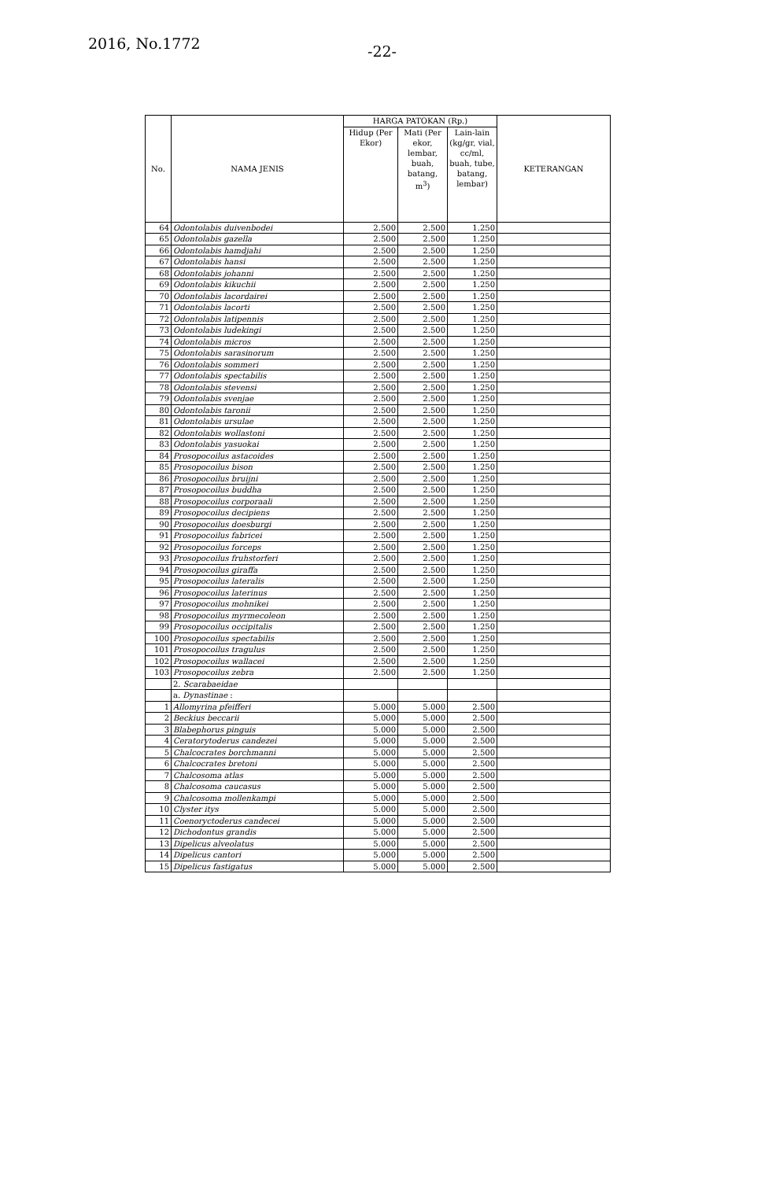2016, No.1772
-22-
| No. | NAMA JENIS | HARGA PATOKAN (Rp.) | | | KETERANGAN |
| --- | --- | --- | --- | --- | --- |
| | | Hidup (Per Ekor) | Mati (Per ekor, lembar, buah, batang, m<sup>3</sup>) | Lain-lain (kg/gr, vial, cc/ml, buah, tube, batang, lembar) | |
| 64 | Odontolabis duivenbodei | 2.500 | 2.500 | 1.250 | |
| 65 | Odontolabis gazella | 2.500 | 2.500 | 1.250 | |
| 66 | Odontolabis hamdjahi | 2.500 | 2.500 | 1.250 | |
| 67 | Odontolabis hansi | 2.500 | 2.500 | 1.250 | |
| 68 | Odontolabis johanni | 2.500 | 2.500 | 1.250 | |
| 69 | Odontolabis kikuchii | 2.500 | 2.500 | 1.250 | |
| 70 | Odontolabis lacordairei | 2.500 | 2.500 | 1.250 | |
| 71 | Odontolabis lacorti | 2.500 | 2.500 | 1.250 | |
| 72 | Odontolabis latipennis | 2.500 | 2.500 | 1.250 | |
| 73 | Odontolabis ludekingi | 2.500 | 2.500 | 1.250 | |
| 74 | Odontolabis micros | 2.500 | 2.500 | 1.250 | |
| 75 | Odontolabis sarasinorum | 2.500 | 2.500 | 1.250 | |
| 76 | Odontolabis sommeri | 2.500 | 2.500 | 1.250 | |
| 77 | Odontolabis spectabilis | 2.500 | 2.500 | 1.250 | |
| 78 | Odontolabis stevensi | 2.500 | 2.500 | 1.250 | |
| 79 | Odontolabis svenjae | 2.500 | 2.500 | 1.250 | |
| 80 | Odontolabis taronii | 2.500 | 2.500 | 1.250 | |
| 81 | Odontolabis ursulae | 2.500 | 2.500 | 1.250 | |
| 82 | Odontolabis wollastoni | 2.500 | 2.500 | 1.250 | |
| 83 | Odontolabis yasuokai | 2.500 | 2.500 | 1.250 | |
| 84 | Prosopocoilus astacoides | 2.500 | 2.500 | 1.250 | |
| 85 | Prosopocoilus bison | 2.500 | 2.500 | 1.250 | |
| 86 | Prosopocoilus bruijni | 2.500 | 2.500 | 1.250 | |
| 87 | Prosopocoilus buddha | 2.500 | 2.500 | 1.250 | |
| 88 | Prosopocoilus corporaali | 2.500 | 2.500 | 1.250 | |
| 89 | Prosopocoilus decipiens | 2.500 | 2.500 | 1.250 | |
| 90 | Prosopocoilus doesburgi | 2.500 | 2.500 | 1.250 | |
| 91 | Prosopocoilus fabricei | 2.500 | 2.500 | 1.250 | |
| 92 | Prosopocoilus forceps | 2.500 | 2.500 | 1.250 | |
| 93 | Prosopocoilus fruhstorferi | 2.500 | 2.500 | 1.250 | |
| 94 | Prosopocoilus giraffa | 2.500 | 2.500 | 1.250 | |
| 95 | Prosopocoilus lateralis | 2.500 | 2.500 | 1.250 | |
| 96 | Prosopocoilus laterinus | 2.500 | 2.500 | 1.250 | |
| 97 | Prosopocoilus mohnikei | 2.500 | 2.500 | 1.250 | |
| 98 | Prosopocoilus myrmecoleon | 2.500 | 2.500 | 1.250 | |
| 99 | Prosopocoilus occipitalis | 2.500 | 2.500 | 1.250 | |
| 100 | Prosopocoilus spectabilis | 2.500 | 2.500 | 1.250 | |
| 101 | Prosopocoilus tragulus | 2.500 | 2.500 | 1.250 | |
| 102 | Prosopocoilus wallacei | 2.500 | 2.500 | 1.250 | |
| 103 | Prosopocoilus zebra | 2.500 | 2.500 | 1.250 | |
| | 2. Scarabaeidae | | | | |
| | a. Dynastinae : | | | | |
| 1 | Allomyrina pfeifferi | 5.000 | 5.000 | 2.500 | |
| 2 | Beckius beccarii | 5.000 | 5.000 | 2.500 | |
| 3 | Blabephorus pinguis | 5.000 | 5.000 | 2.500 | |
| 4 | Ceratorytoderus candezei | 5.000 | 5.000 | 2.500 | |
| 5 | Chalcocrates borchmanni | 5.000 | 5.000 | 2.500 | |
| 6 | Chalcocrates bretoni | 5.000 | 5.000 | 2.500 | |
| 7 | Chalcosoma atlas | 5.000 | 5.000 | 2.500 | |
| 8 | Chalcosoma caucasus | 5.000 | 5.000 | 2.500 | |
| 9 | Chalcosoma mollenkampi | 5.000 | 5.000 | 2.500 | |
| 10 | Clyster itys | 5.000 | 5.000 | 2.500 | |
| 11 | Coenoryctoderus candecei | 5.000 | 5.000 | 2.500 | |
| 12 | Dichodontus grandis | 5.000 | 5.000 | 2.500 | |
| 13 | Dipelicus alveolatus | 5.000 | 5.000 | 2.500 | |
| 14 | Dipelicus cantori | 5.000 | 5.000 | 2.500 | |
| 15 | Dipelicus fastigatus | 5.000 | 5.000 | 2.500 | |